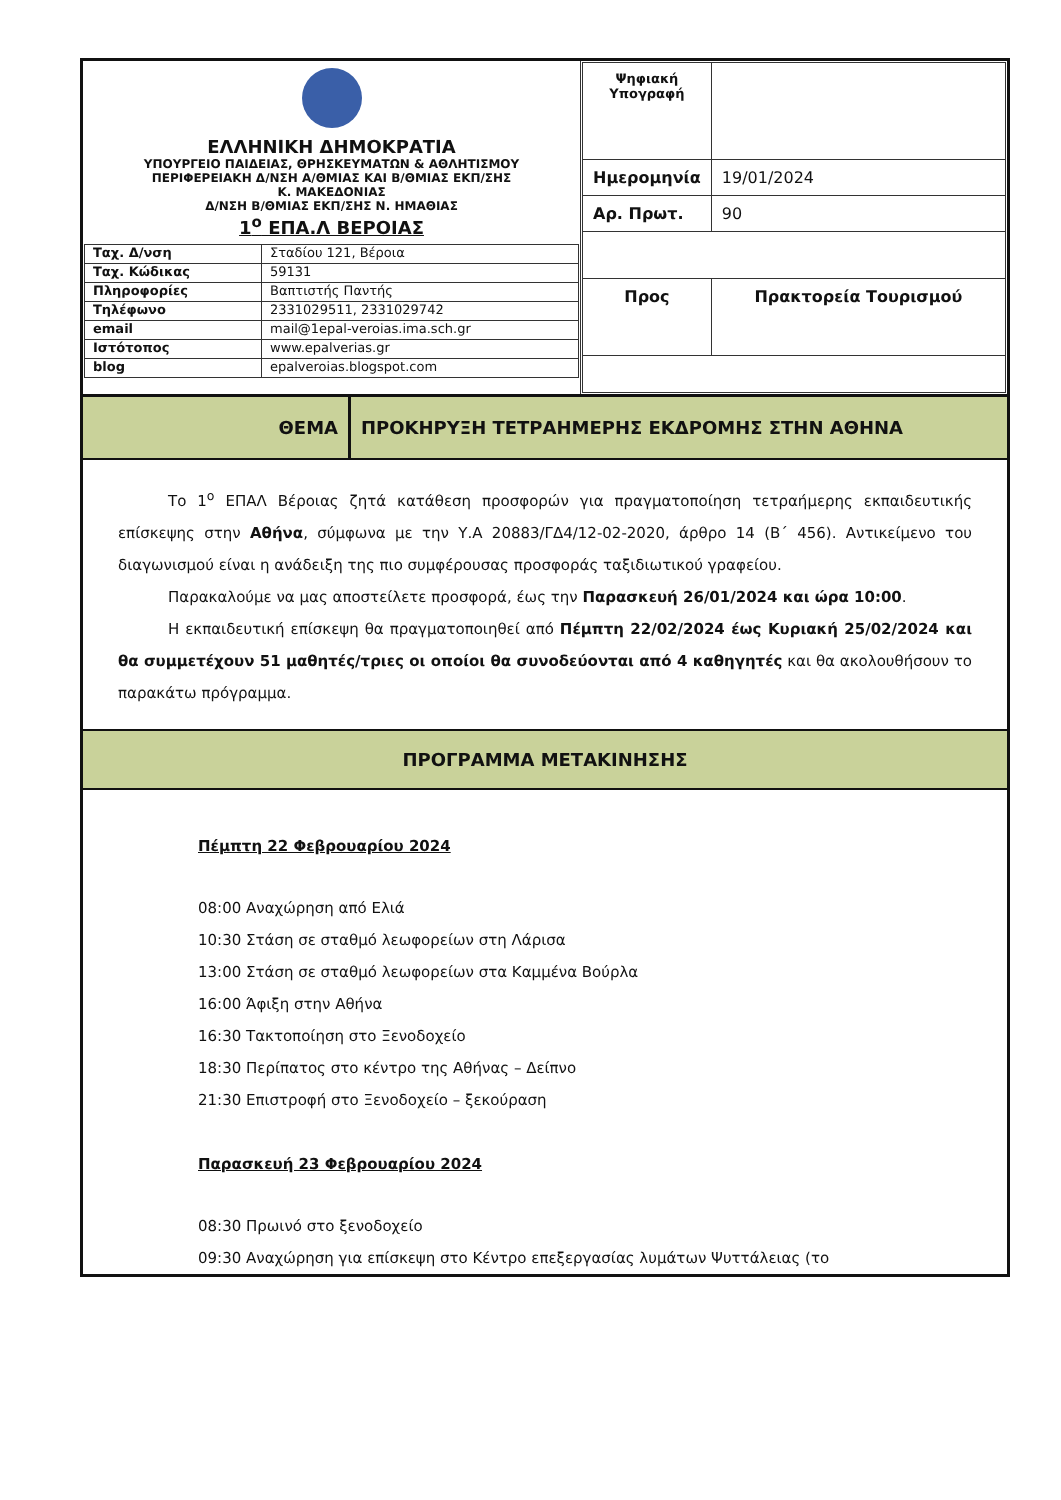| ΕΛΛΗΝΙΚΗ ΔΗΜΟΚΡΑΤΙΑ ΥΠΟΥΡΓΕΙΟ ΠΑΙΔΕΙΑΣ, ΘΡΗΣΚΕΥΜΑΤΩΝ & ΑΘΛΗΤΙΣΜΟΥ ΠΕΡΙΦΕΡΕΙΑΚΗ Δ/ΝΣΗ Α/ΘΜΙΑΣ ΚΑΙ Β/ΘΜΙΑΣ ΕΚΠ/ΣΗΣ Κ. ΜΑΚΕΔΟΝΙΑΣ Δ/ΝΣΗ Β/ΘΜΙΑΣ ΕΚΠ/ΣΗΣ Ν. ΗΜΑΘΙΑΣ 1<sup>ο</sup> ΕΠΑ.Λ ΒΕΡΟΙΑΣ / Ταχ. Δ/νση / Σταδίου 121, Βέροια / / Ταχ. Κώδικας / 59131 / / Πληροφορίες / Βαπτιστής Παντής / / Τηλέφωνο / 2331029511, 2331029742 / / email / mail@1epal-veroias.ima.sch.gr / / Ιστότοπος / www.epalverias.gr / / blog / epalveroias.blogspot.com / | / Ψηφιακή Υπογραφή / / / Ημερομηνία / 19/01/2024 / / Αρ. Πρωτ. / 90 / / Προς / Πρακτορεία Τουρισμού / |
| ΘΕΜΑ | ΠΡΟΚΗΡΥΞΗ ΤΕΤΡΑΗΜΕΡΗΣ ΕΚΔΡΟΜΗΣ ΣΤΗΝ ΑΘΗΝΑ |
Το 1<sup>ο</sup> ΕΠΑΛ Βέροιας ζητά κατάθεση προσφορών για πραγματοποίηση τετραήμερης εκπαιδευτικής επίσκεψης στην Αθήνα, σύμφωνα με την Υ.Α 20883/ΓΔ4/12-02-2020, άρθρο 14 (Β΄ 456). Αντικείμενο του διαγωνισμού είναι η ανάδειξη της πιο συμφέρουσας προσφοράς ταξιδιωτικού γραφείου.
Παρακαλούμε να μας αποστείλετε προσφορά, έως την Παρασκευή 26/01/2024 και ώρα 10:00.
Η εκπαιδευτική επίσκεψη θα πραγματοποιηθεί από Πέμπτη 22/02/2024 έως Κυριακή 25/02/2024 και θα συμμετέχουν 51 μαθητές/τριες οι οποίοι θα συνοδεύονται από 4 καθηγητές και θα ακολουθήσουν το παρακάτω πρόγραμμα.
ΠΡΟΓΡΑΜΜΑ ΜΕΤΑΚΙΝΗΣΗΣ
Πέμπτη 22 Φεβρουαρίου 2024
08:00 Αναχώρηση από Ελιά
10:30 Στάση σε σταθμό λεωφορείων στη Λάρισα
13:00 Στάση σε σταθμό λεωφορείων στα Καμμένα Βούρλα
16:00 Άφιξη στην Αθήνα
16:30 Τακτοποίηση στο Ξενοδοχείο
18:30 Περίπατος στο κέντρο της Αθήνας – Δείπνο
21:30 Επιστροφή στο Ξενοδοχείο – ξεκούραση
Παρασκευή 23 Φεβρουαρίου 2024
08:30 Πρωινό στο ξενοδοχείο
09:30 Αναχώρηση για επίσκεψη στο Κέντρο επεξεργασίας λυμάτων Ψυττάλειας (το